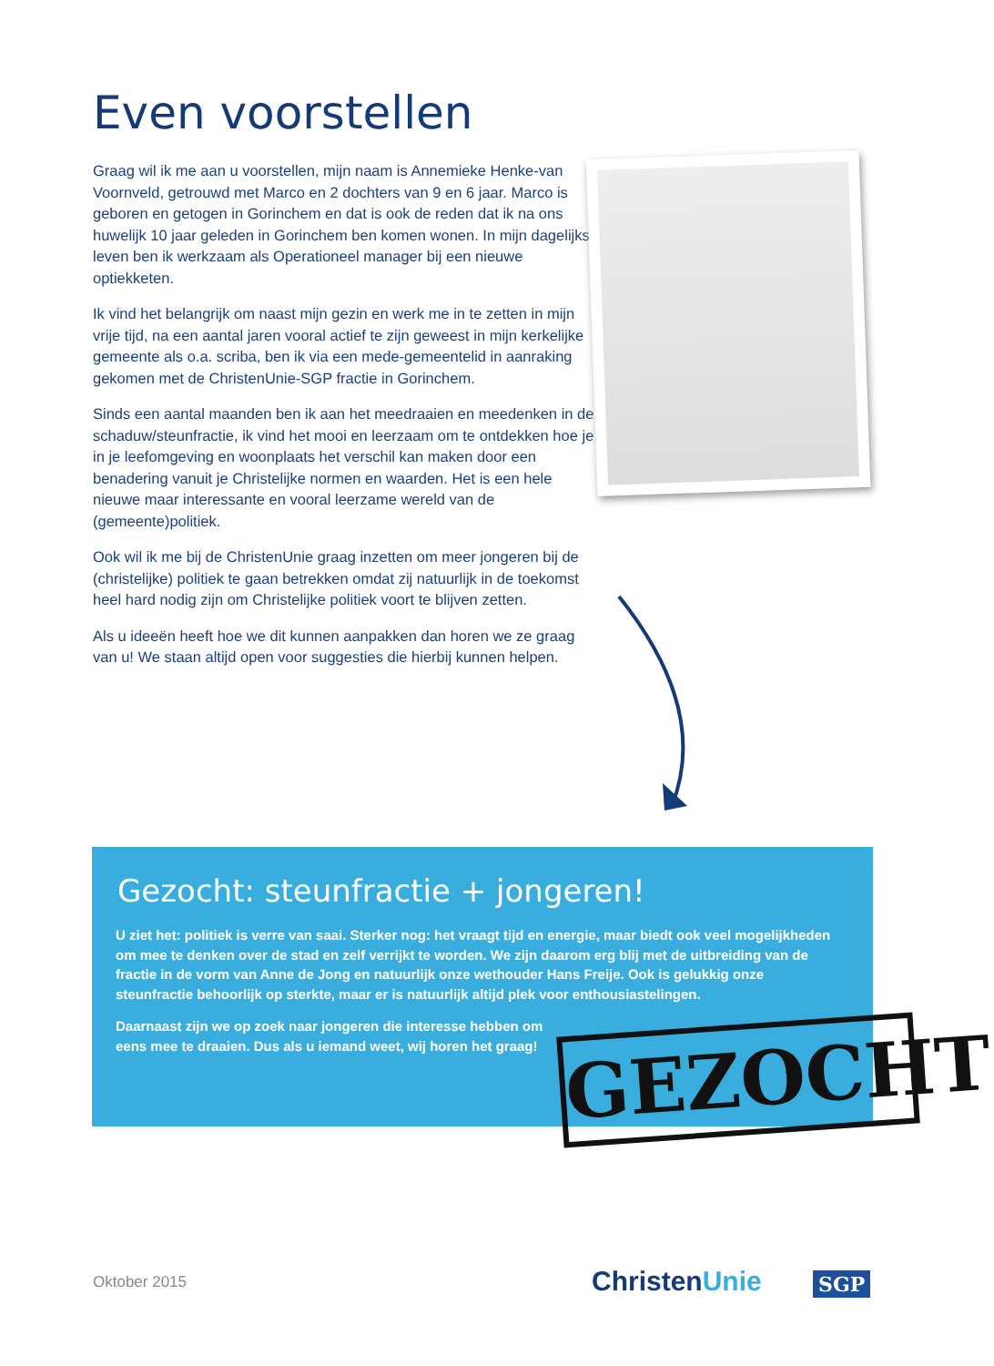Even voorstellen
Graag wil ik me aan u voorstellen, mijn naam is Annemieke Henke-van Voornveld, getrouwd met Marco en 2 dochters van 9 en 6 jaar. Marco is geboren en getogen in Gorinchem en dat is ook de reden dat ik na ons huwelijk 10 jaar geleden in Gorinchem ben komen wonen. In mijn dagelijks leven ben ik werkzaam als Operationeel manager bij een nieuwe optiekketen.
Ik vind het belangrijk om naast mijn gezin en werk me in te zetten in mijn vrije tijd, na een aantal jaren vooral actief te zijn geweest in mijn kerkelijke gemeente als o.a. scriba, ben ik via een mede-gemeentelid in aanraking gekomen met de ChristenUnie-SGP fractie in Gorinchem.
Sinds een aantal maanden ben ik aan het meedraaien en meedenken in de schaduw/steunfractie, ik vind het mooi en leerzaam om te ontdekken hoe je in je leefomgeving en woonplaats het verschil kan maken door een benadering vanuit je Christelijke normen en waarden. Het is een hele nieuwe maar interessante en vooral leerzame wereld van de (gemeente)politiek.
Ook wil ik me bij de ChristenUnie graag inzetten om meer jongeren bij de (christelijke) politiek te gaan betrekken omdat zij natuurlijk in de toekomst heel hard nodig zijn om Christelijke politiek voort te blijven zetten.
Als u ideeën heeft hoe we dit kunnen aanpakken dan horen we ze graag van u! We staan altijd open voor suggesties die hierbij kunnen helpen.
Gezocht: steunfractie + jongeren!
U ziet het: politiek is verre van saai. Sterker nog: het vraagt tijd en energie, maar biedt ook veel mogelijkheden om mee te denken over de stad en zelf verrijkt te worden. We zijn daarom erg blij met de uitbreiding van de fractie in de vorm van Anne de Jong en natuurlijk onze wethouder Hans Freije. Ook is gelukkig onze steunfractie behoorlijk op sterkte, maar er is natuurlijk altijd plek voor enthousiastelingen.
Daarnaast zijn we op zoek naar jongeren die interesse hebben om eens mee te draaien. Dus als u iemand weet, wij horen het graag!
GEZOCHT
Oktober 2015 ChristenUnie SGP